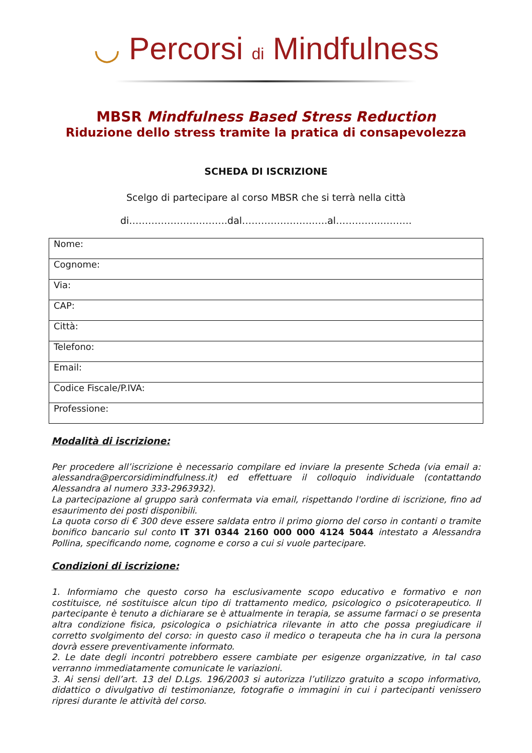◡ Percorsi di Mindfulness
MBSR Mindfulness Based Stress Reduction
Riduzione dello stress tramite la pratica di consapevolezza
SCHEDA DI ISCRIZIONE
Scelgo di partecipare al corso MBSR che si terrà nella città
di………………………….dal…………………..….al…………..……….
| Nome: |
| Cognome: |
| Via: |
| CAP: |
| Città: |
| Telefono: |
| Email: |
| Codice Fiscale/P.IVA: |
| Professione: |
Modalità di iscrizione:
Per procedere all’iscrizione è necessario compilare ed inviare la presente Scheda (via email a: alessandra@percorsidimindfulness.it) ed effettuare il colloquio individuale (contattando Alessandra al numero 333-2963932).
La partecipazione al gruppo sarà confermata via email, rispettando l'ordine di iscrizione, fino ad esaurimento dei posti disponibili.
La quota corso di € 300 deve essere saldata entro il primo giorno del corso in contanti o tramite bonifico bancario sul conto IT 37I 0344 2160 000 000 4124 5044 intestato a Alessandra Pollina, specificando nome, cognome e corso a cui si vuole partecipare.
Condizioni di iscrizione:
1. Informiamo che questo corso ha esclusivamente scopo educativo e formativo e non costituisce, né sostituisce alcun tipo di trattamento medico, psicologico o psicoterapeutico. Il partecipante è tenuto a dichiarare se è attualmente in terapia, se assume farmaci o se presenta altra condizione fisica, psicologica o psichiatrica rilevante in atto che possa pregiudicare il corretto svolgimento del corso: in questo caso il medico o terapeuta che ha in cura la persona dovrà essere preventivamente informato.
2. Le date degli incontri potrebbero essere cambiate per esigenze organizzative, in tal caso verranno immediatamente comunicate le variazioni.
3. Ai sensi dell’art. 13 del D.Lgs. 196/2003 si autorizza l’utilizzo gratuito a scopo informativo, didattico o divulgativo di testimonianze, fotografie o immagini in cui i partecipanti venissero ripresi durante le attività del corso.